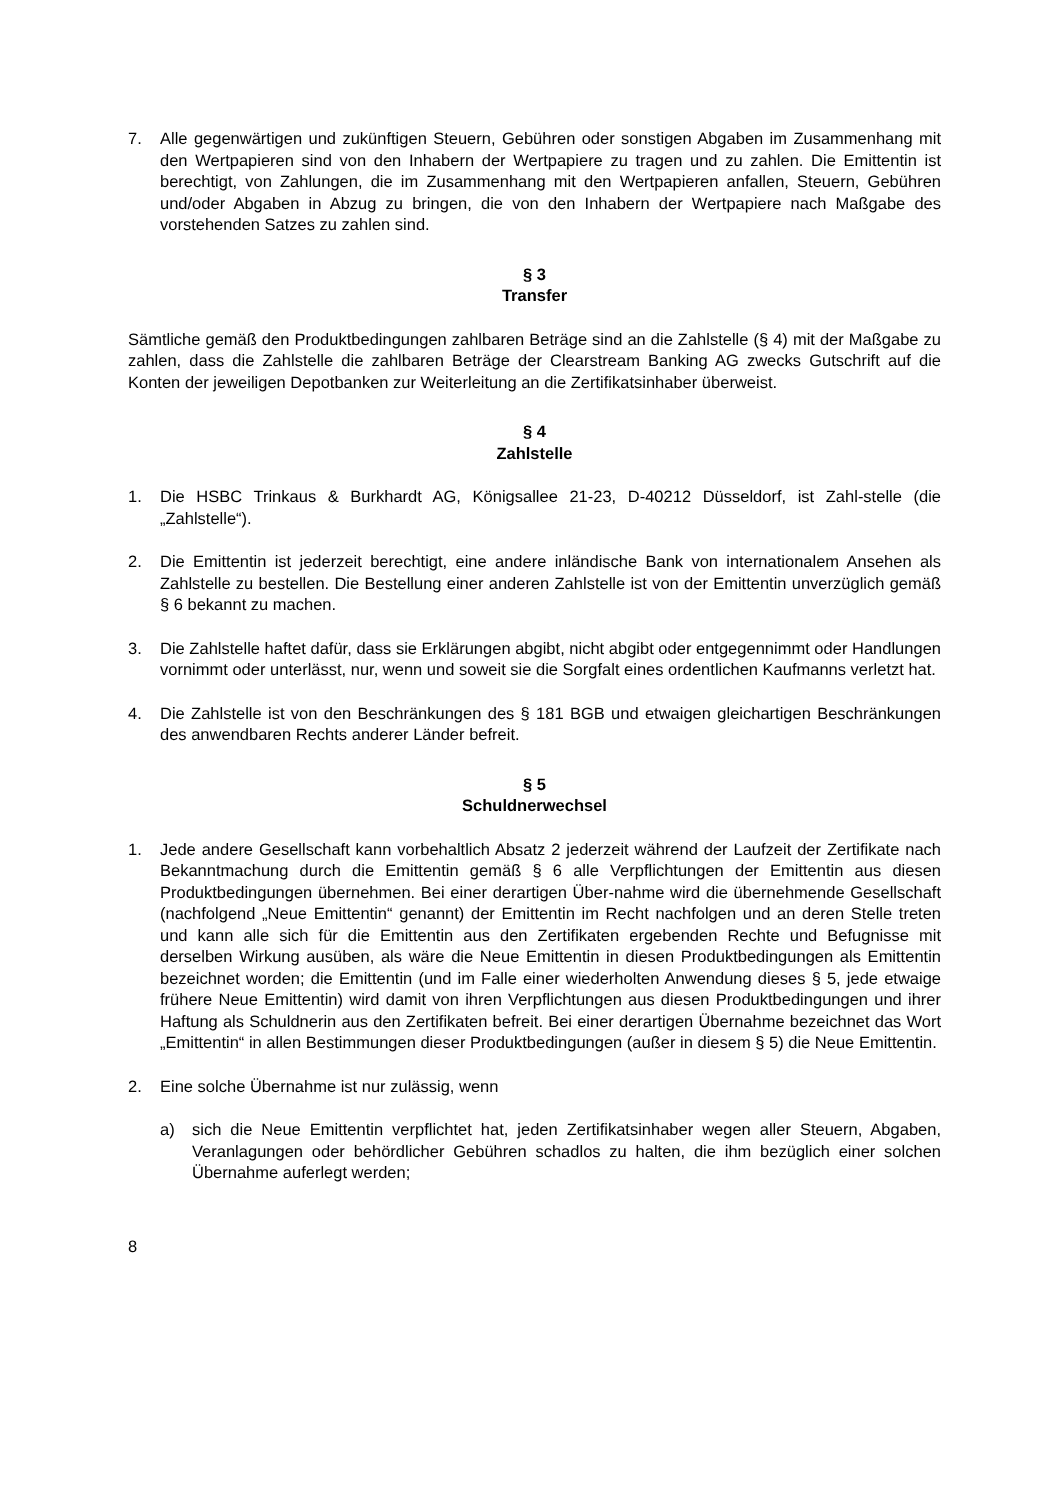7. Alle gegenwärtigen und zukünftigen Steuern, Gebühren oder sonstigen Abgaben im Zusammenhang mit den Wertpapieren sind von den Inhabern der Wertpapiere zu tragen und zu zahlen. Die Emittentin ist berechtigt, von Zahlungen, die im Zusammenhang mit den Wertpapieren anfallen, Steuern, Gebühren und/oder Abgaben in Abzug zu bringen, die von den Inhabern der Wertpapiere nach Maßgabe des vorstehenden Satzes zu zahlen sind.
§ 3
Transfer
Sämtliche gemäß den Produktbedingungen zahlbaren Beträge sind an die Zahlstelle (§ 4) mit der Maßgabe zu zahlen, dass die Zahlstelle die zahlbaren Beträge der Clearstream Banking AG zwecks Gutschrift auf die Konten der jeweiligen Depotbanken zur Weiterleitung an die Zertifikatsinhaber überweist.
§ 4
Zahlstelle
1. Die HSBC Trinkaus & Burkhardt AG, Königsallee 21-23, D-40212 Düsseldorf, ist Zahl-stelle (die „Zahlstelle“).
2. Die Emittentin ist jederzeit berechtigt, eine andere inländische Bank von internationalem Ansehen als Zahlstelle zu bestellen. Die Bestellung einer anderen Zahlstelle ist von der Emittentin unverzüglich gemäß § 6 bekannt zu machen.
3. Die Zahlstelle haftet dafür, dass sie Erklärungen abgibt, nicht abgibt oder entgegennimmt oder Handlungen vornimmt oder unterlässt, nur, wenn und soweit sie die Sorgfalt eines ordentlichen Kaufmanns verletzt hat.
4. Die Zahlstelle ist von den Beschränkungen des § 181 BGB und etwaigen gleichartigen Beschränkungen des anwendbaren Rechts anderer Länder befreit.
§ 5
Schuldnerwechsel
1. Jede andere Gesellschaft kann vorbehaltlich Absatz 2 jederzeit während der Laufzeit der Zertifikate nach Bekanntmachung durch die Emittentin gemäß § 6 alle Verpflichtungen der Emittentin aus diesen Produktbedingungen übernehmen. Bei einer derartigen Über-nahme wird die übernehmende Gesellschaft (nachfolgend „Neue Emittentin“ genannt) der Emittentin im Recht nachfolgen und an deren Stelle treten und kann alle sich für die Emittentin aus den Zertifikaten ergebenden Rechte und Befugnisse mit derselben Wirkung ausüben, als wäre die Neue Emittentin in diesen Produktbedingungen als Emittentin bezeichnet worden; die Emittentin (und im Falle einer wiederholten Anwendung dieses § 5, jede etwaige frühere Neue Emittentin) wird damit von ihren Verpflichtungen aus diesen Produktbedingungen und ihrer Haftung als Schuldnerin aus den Zertifikaten befreit. Bei einer derartigen Übernahme bezeichnet das Wort „Emittentin“ in allen Bestimmungen dieser Produktbedingungen (außer in diesem § 5) die Neue Emittentin.
2. Eine solche Übernahme ist nur zulässig, wenn
a) sich die Neue Emittentin verpflichtet hat, jeden Zertifikatsinhaber wegen aller Steuern, Abgaben, Veranlagungen oder behördlicher Gebühren schadlos zu halten, die ihm bezüglich einer solchen Übernahme auferlegt werden;
8